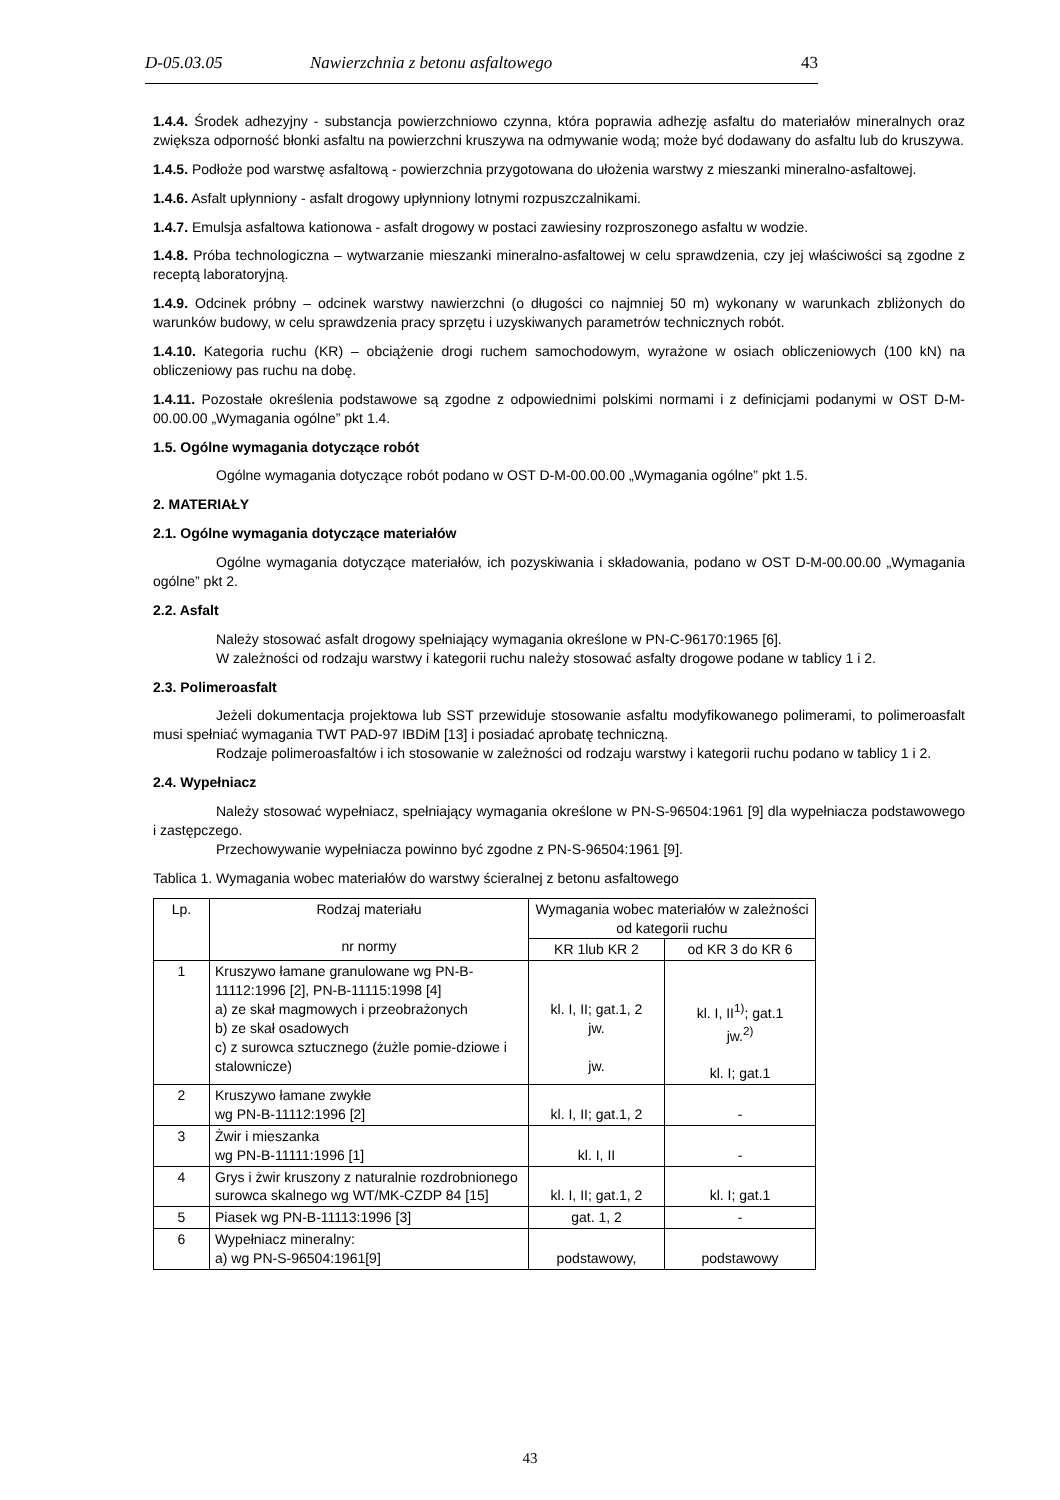D-05.03.05 Nawierzchnia z betonu asfaltowego 43
1.4.4. Środek adhezyjny - substancja powierzchniowo czynna, która poprawia adhezję asfaltu do materiałów mineralnych oraz zwiększa odporność błonki asfaltu na powierzchni kruszywa na odmywanie wodą; może być dodawany do asfaltu lub do kruszywa.
1.4.5. Podłoże pod warstwę asfaltową - powierzchnia przygotowana do ułożenia warstwy z mieszanki mineralno-asfaltowej.
1.4.6. Asfalt upłynniony - asfalt drogowy upłynniony lotnymi rozpuszczalnikami.
1.4.7. Emulsja asfaltowa kationowa - asfalt drogowy w postaci zawiesiny rozproszonego asfaltu w wodzie.
1.4.8. Próba technologiczna – wytwarzanie mieszanki mineralno-asfaltowej w celu sprawdzenia, czy jej właściwości są zgodne z receptą laboratoryjną.
1.4.9. Odcinek próbny – odcinek warstwy nawierzchni (o długości co najmniej 50 m) wykonany w warunkach zbliżonych do warunków budowy, w celu sprawdzenia pracy sprzętu i uzyskiwanych parametrów technicznych robót.
1.4.10. Kategoria ruchu (KR) – obciążenie drogi ruchem samochodowym, wyrażone w osiach obliczeniowych (100 kN) na obliczeniowy pas ruchu na dobę.
1.4.11. Pozostałe określenia podstawowe są zgodne z odpowiednimi polskimi normami i z definicjami podanymi w OST D-M-00.00.00 „Wymagania ogólne” pkt 1.4.
1.5. Ogólne wymagania dotyczące robót
Ogólne wymagania dotyczące robót podano w OST D-M-00.00.00 „Wymagania ogólne” pkt 1.5.
2. MATERIAŁY
2.1. Ogólne wymagania dotyczące materiałów
Ogólne wymagania dotyczące materiałów, ich pozyskiwania i składowania, podano w OST D-M-00.00.00 „Wymagania ogólne” pkt 2.
2.2. Asfalt
Należy stosować asfalt drogowy spełniający wymagania określone w PN-C-96170:1965 [6].
W zależności od rodzaju warstwy i kategorii ruchu należy stosować asfalty drogowe podane w tablicy 1 i 2.
2.3. Polimeroasfalt
Jeżeli dokumentacja projektowa lub SST przewiduje stosowanie asfaltu modyfikowanego polimerami, to polimeroasfalt musi spełniać wymagania TWT PAD-97 IBDiM [13] i posiadać aprobatę techniczną.
Rodzaje polimeroasfaltów i ich stosowanie w zależności od rodzaju warstwy i kategorii ruchu podano w tablicy 1 i 2.
2.4. Wypełniacz
Należy stosować wypełniacz, spełniający wymagania określone w PN-S-96504:1961 [9] dla wypełniacza podstawowego i zastępczego.
Przechowywanie wypełniacza powinno być zgodne z PN-S-96504:1961 [9].
Tablica 1. Wymagania wobec materiałów do warstwy ścieralnej z betonu asfaltowego
| Lp. | Rodzaj materiału nr normy | Wymagania wobec materiałów w zależności od kategorii ruchu | |
| --- | --- | --- | --- |
| | | KR 1lub KR 2 | od KR 3 do KR 6 |
| 1 | Kruszywo łamane granulowane wg PN-B-11112:1996 [2], PN-B-11115:1998 [4] a) ze skał magmowych i przeobrażonych b) ze skał osadowych c) z surowca sztucznego (żużle pomie-dziowe i stalownicze) | kl. I, II; gat.1, 2 jw. jw. | kl. I, II<sup>1)</sup>; gat.1 jw.<sup>2)</sup> kl. I; gat.1 |
| 2 | Kruszywo łamane zwykłe wg PN-B-11112:1996 [2] | kl. I, II; gat.1, 2 | - |
| 3 | Żwir i mieszanka wg PN-B-11111:1996 [1] | kl. I, II | - |
| 4 | Grys i żwir kruszony z naturalnie rozdrobnionego surowca skalnego wg WT/MK-CZDP 84 [15] | kl. I, II; gat.1, 2 | kl. I; gat.1 |
| 5 | Piasek wg PN-B-11113:1996 [3] | gat. 1, 2 | - |
| 6 | Wypełniacz mineralny: a) wg PN-S-96504:1961[9] | podstawowy, | podstawowy |
43